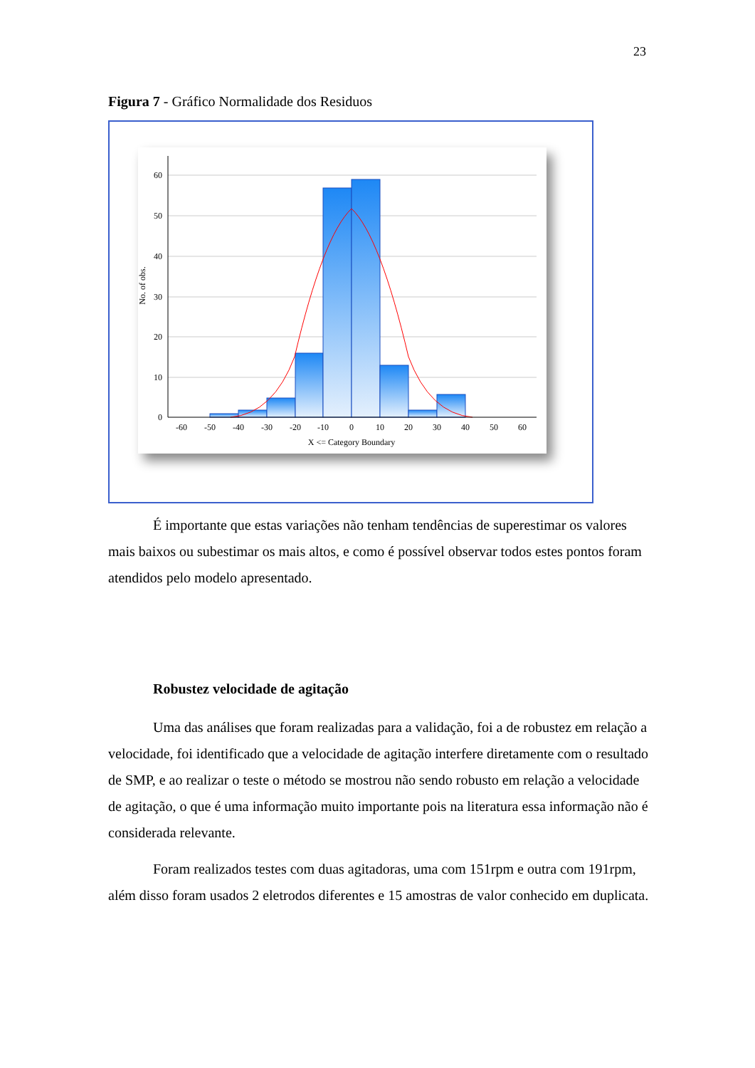23
Figura 7 - Gráfico Normalidade dos Residuos
60
50
40
30
20
10
0
-60
-50
-40
-30
-20
-10
0
10
20
30
40
50
60
X <= Category Boundary
No. of obs.
É importante que estas variações não tenham tendências de superestimar os valores mais baixos ou subestimar os mais altos, e como é possível observar todos estes pontos foram atendidos pelo modelo apresentado.
Robustez velocidade de agitação
Uma das análises que foram realizadas para a validação, foi a de robustez em relação a velocidade, foi identificado que a velocidade de agitação interfere diretamente com o resultado de SMP, e ao realizar o teste o método se mostrou não sendo robusto em relação a velocidade de agitação, o que é uma informação muito importante pois na literatura essa informação não é considerada relevante.
Foram realizados testes com duas agitadoras, uma com 151rpm e outra com 191rpm, além disso foram usados 2 eletrodos diferentes e 15 amostras de valor conhecido em duplicata.